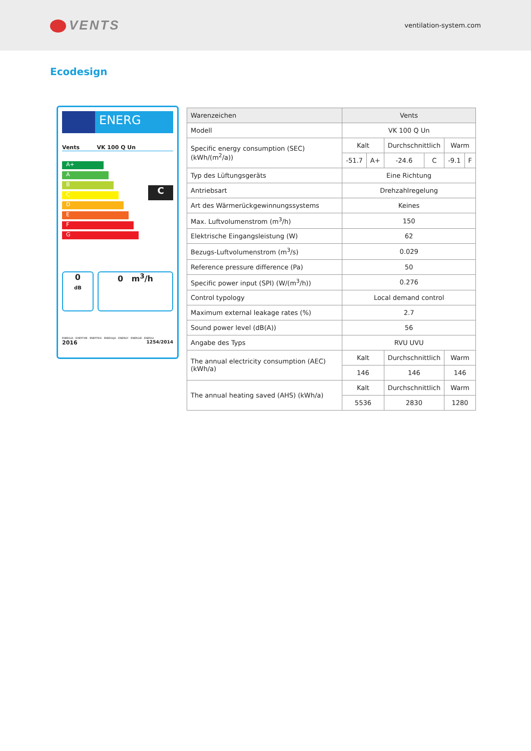VENTS
ventilation-system.com
Ecodesign
ENERG
Vents VK 100 Q Un
A+
A
B
C
D
E
F
G
C
0
dB
0 m<sup>3</sup>/h
ENERGIA · ЕНЕРГИЯ · ΕΝΕΡΓΕΙΑ · ENERGIJA · ENERGY · ENERGIE · ENERGI
2016 1254/2014
| Warenzeichen | Vents | | | | | |
| Modell | VK 100 Q Un | | | | | |
| Specific energy consumption (SEC) (kWh/(m<sup>2</sup>/a)) | Kalt | | Durchschnittlich | | Warm | |
| | -51.7 | A+ | -24.6 | C | -9.1 | F |
| Typ des Lüftungsgeräts | Eine Richtung | | | | | |
| Antriebsart | Drehzahlregelung | | | | | |
| Art des Wärmerückgewinnungssystems | Keines | | | | | |
| Max. Luftvolumenstrom (m<sup>3</sup>/h) | 150 | | | | | |
| Elektrische Eingangsleistung (W) | 62 | | | | | |
| Bezugs-Luftvolumenstrom (m<sup>3</sup>/s) | 0.029 | | | | | |
| Reference pressure difference (Pa) | 50 | | | | | |
| Specific power input (SPI) (W/(m<sup>3</sup>/h)) | 0.276 | | | | | |
| Control typology | Local demand control | | | | | |
| Maximum external leakage rates (%) | 2.7 | | | | | |
| Sound power level (dB(A)) | 56 | | | | | |
| Angabe des Typs | RVU UVU | | | | | |
| The annual electricity consumption (AEC) (kWh/a) | Kalt | | Durchschnittlich | | Warm | |
| | 146 | | 146 | | 146 | |
| The annual heating saved (AHS) (kWh/a) | Kalt | | Durchschnittlich | | Warm | |
| | 5536 | | 2830 | | 1280 | |